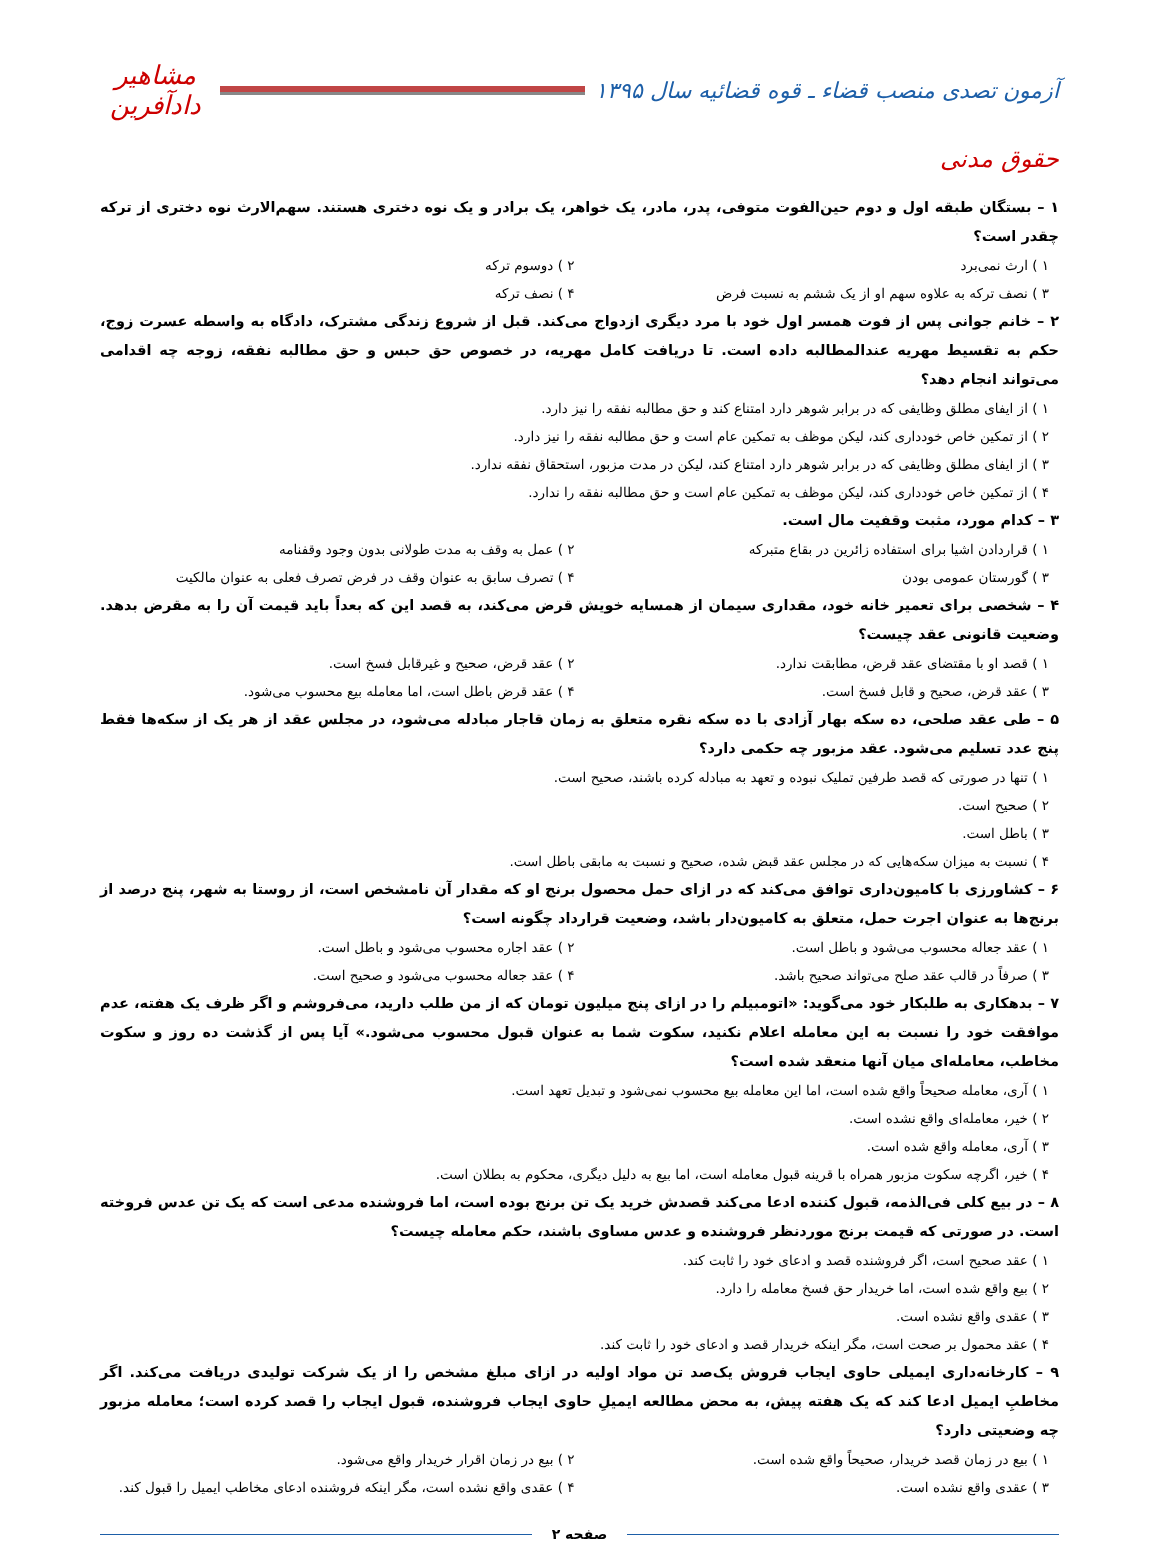آزمون تصدی منصب قضاء ـ قوه قضائیه سال ۱۳۹۵
مشاهیر دادآفرین
حقوق مدنی
۱ – بستگان طبقه اول و دوم حین‌الفوت متوفی، پدر، مادر، یک خواهر، یک برادر و یک نوه دختری هستند. سهم‌الارث نوه دختری از ترکه چقدر است؟
۱ ) ارث نمی‌برد
۲ ) دوسوم ترکه
۳ ) نصف ترکه به علاوه سهم او از یک ششم به نسبت فرض
۴ ) نصف ترکه
۲ – خانم جوانی پس از فوت همسر اول خود با مرد دیگری ازدواج می‌کند. قبل از شروع زندگی مشترک، دادگاه به واسطه عسرت زوج، حکم به تقسیط مهریه عندالمطالبه داده است. تا دریافت کامل مهریه، در خصوص حق حبس و حق مطالبه نفقه، زوجه چه اقدامی می‌تواند انجام دهد؟
۱ ) از ایفای مطلق وظایفی که در برابر شوهر دارد امتناع کند و حق مطالبه نفقه را نیز دارد.
۲ ) از تمکین خاص خودداری کند، لیکن موظف به تمکین عام است و حق مطالبه نفقه را نیز دارد.
۳ ) از ایفای مطلق وظایفی که در برابر شوهر دارد امتناع کند، لیکن در مدت مزبور، استحقاق نفقه ندارد.
۴ ) از تمکین خاص خودداری کند، لیکن موظف به تمکین عام است و حق مطالبه نفقه را ندارد.
۳ – کدام مورد، مثبت وقفیت مال است.
۱ ) قراردادن اشیا برای استفاده زائرین در بقاع متبرکه
۲ ) عمل به وقف به مدت طولانی بدون وجود وقفنامه
۳ ) گورستان عمومی بودن
۴ ) تصرف سابق به عنوان وقف در فرض تصرف فعلی به عنوان مالکیت
۴ – شخصی برای تعمیر خانه خود، مقداری سیمان از همسایه خویش قرض می‌کند، به قصد این که بعداً باید قیمت آن را به مقرض بدهد. وضعیت قانونی عقد چیست؟
۱ ) قصد او با مقتضای عقد قرض، مطابقت ندارد.
۲ ) عقد قرض، صحیح و غیرقابل فسخ است.
۳ ) عقد قرض، صحیح و قابل فسخ است.
۴ ) عقد قرض باطل است، اما معامله بیع محسوب می‌شود.
۵ – طی عقد صلحی، ده سکه بهار آزادی با ده سکه نقره متعلق به زمان قاجار مبادله می‌شود، در مجلس عقد از هر یک از سکه‌ها فقط پنج عدد تسلیم می‌شود. عقد مزبور چه حکمی دارد؟
۱ ) تنها در صورتی که قصد طرفین تملیک نبوده و تعهد به مبادله کرده باشند، صحیح است.
۲ ) صحیح است.
۳ ) باطل است.
۴ ) نسبت به میزان سکه‌هایی که در مجلس عقد قبض شده، صحیح و نسبت به مابقی باطل است.
۶ – کشاورزی با کامیون‌داری توافق می‌کند که در ازای حمل محصول برنج او که مقدار آن نامشخص است، از روستا به شهر، پنج درصد از برنج‌ها به عنوان اجرت حمل، متعلق به کامیون‌دار باشد، وضعیت قرارداد چگونه است؟
۱ ) عقد جعاله محسوب می‌شود و باطل است.
۲ ) عقد اجاره محسوب می‌شود و باطل است.
۳ ) صرفاً در قالب عقد صلح می‌تواند صحیح باشد.
۴ ) عقد جعاله محسوب می‌شود و صحیح است.
۷ – بدهکاری به طلبکار خود می‌گوید: «اتومبیلم را در ازای پنج میلیون تومان که از من طلب دارید، می‌فروشم و اگر ظرف یک هفته، عدم موافقت خود را نسبت به این معامله اعلام نکنید، سکوت شما به عنوان قبول محسوب می‌شود.» آیا پس از گذشت ده روز و سکوت مخاطب، معامله‌ای میان آنها منعقد شده است؟
۱ ) آری، معامله صحیحاً واقع شده است، اما این معامله بیع محسوب نمی‌شود و تبدیل تعهد است.
۲ ) خیر، معامله‌ای واقع نشده است.
۳ ) آری، معامله واقع شده است.
۴ ) خیر، اگرچه سکوت مزبور همراه با قرینه قبول معامله است، اما بیع به دلیل دیگری، محکوم به بطلان است.
۸ – در بیع کلی فی‌الذمه، قبول کننده ادعا می‌کند قصدش خرید یک تن برنج بوده است، اما فروشنده مدعی است که یک تن عدس فروخته است. در صورتی که قیمت برنج موردنظر فروشنده و عدس مساوی باشند، حکم معامله چیست؟
۱ ) عقد صحیح است، اگر فروشنده قصد و ادعای خود را ثابت کند.
۲ ) بیع واقع شده است، اما خریدار حق فسخ معامله را دارد.
۳ ) عقدی واقع نشده است.
۴ ) عقد محمول بر صحت است، مگر اینکه خریدار قصد و ادعای خود را ثابت کند.
۹ – کارخانه‌داری ایمیلی حاوی ایجاب فروش یک‌صد تن مواد اولیه در ازای مبلغ مشخص را از یک شرکت تولیدی دریافت می‌کند. اگر مخاطبِ ایمیل ادعا کند که یک هفته پیش، به محض مطالعه ایمیلِ حاوی ایجاب فروشنده، قبول ایجاب را قصد کرده است؛ معامله مزبور چه وضعیتی دارد؟
۱ ) بیع در زمان قصد خریدار، صحیحاً واقع شده است.
۲ ) بیع در زمان اقرار خریدار واقع می‌شود.
۳ ) عقدی واقع نشده است.
۴ ) عقدی واقع نشده است، مگر اینکه فروشنده ادعای مخاطب ایمیل را قبول کند.
صفحه ۲